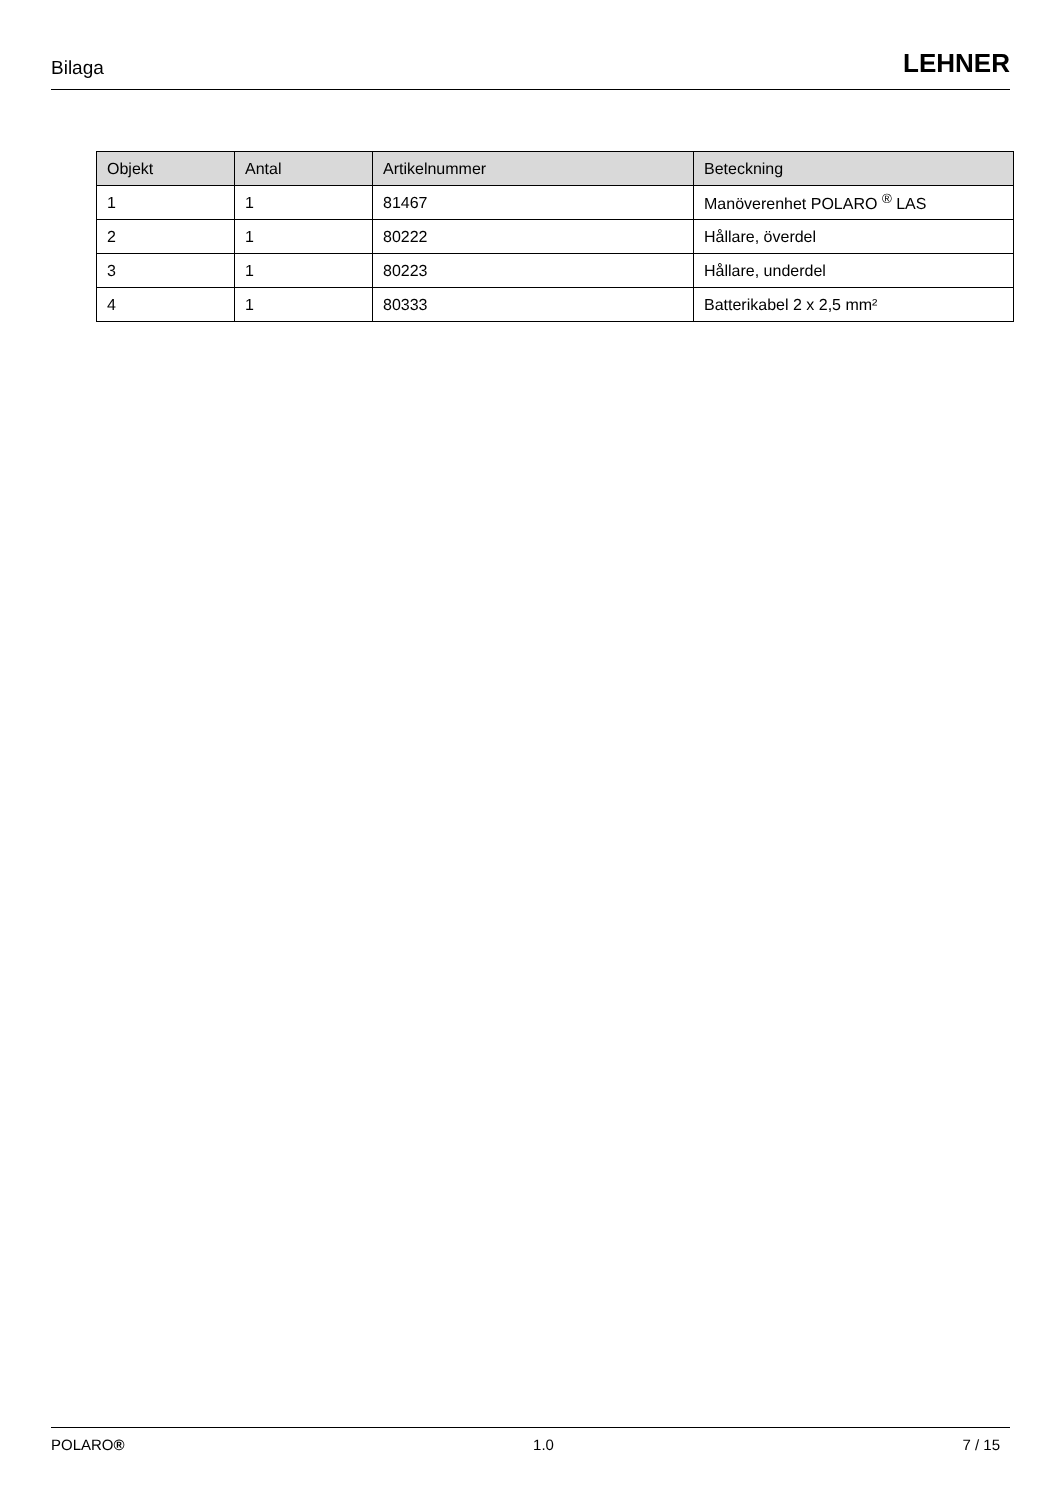Bilaga LEHNER
| Objekt | Antal | Artikelnummer | Beteckning |
| --- | --- | --- | --- |
| 1 | 1 | 81467 | Manöverenhet POLARO <sup>®</sup> LAS |
| 2 | 1 | 80222 | Hållare, överdel |
| 3 | 1 | 80223 | Hållare, underdel |
| 4 | 1 | 80333 | Batterikabel 2 x 2,5 mm² |
POLARO® 1.0 7 / 15